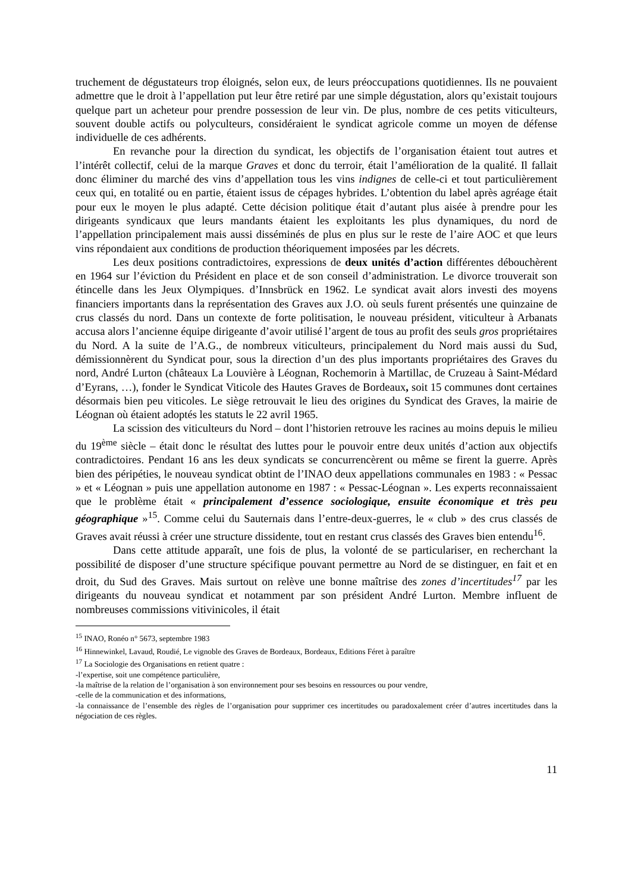truchement de dégustateurs trop éloignés, selon eux, de leurs préoccupations quotidiennes. Ils ne pouvaient admettre que le droit à l’appellation put leur être retiré par une simple dégustation, alors qu’existait toujours quelque part un acheteur pour prendre possession de leur vin. De plus, nombre de ces petits viticulteurs, souvent double actifs ou polyculteurs, considéraient le syndicat agricole comme un moyen de défense individuelle de ces adhérents.
En revanche pour la direction du syndicat, les objectifs de l’organisation étaient tout autres et l’intérêt collectif, celui de la marque Graves et donc du terroir, était l’amélioration de la qualité. Il fallait donc éliminer du marché des vins d’appellation tous les vins indignes de celle-ci et tout particulièrement ceux qui, en totalité ou en partie, étaient issus de cépages hybrides. L’obtention du label après agréage était pour eux le moyen le plus adapté. Cette décision politique était d’autant plus aisée à prendre pour les dirigeants syndicaux que leurs mandants étaient les exploitants les plus dynamiques, du nord de l’appellation principalement mais aussi disséminés de plus en plus sur le reste de l’aire AOC et que leurs vins répondaient aux conditions de production théoriquement imposées par les décrets.
Les deux positions contradictoires, expressions de deux unités d’action différentes débouchèrent en 1964 sur l’éviction du Président en place et de son conseil d’administration. Le divorce trouverait son étincelle dans les Jeux Olympiques. d’Innsbrück en 1962. Le syndicat avait alors investi des moyens financiers importants dans la représentation des Graves aux J.O. où seuls furent présentés une quinzaine de crus classés du nord. Dans un contexte de forte politisation, le nouveau président, viticulteur à Arbanats accusa alors l’ancienne équipe dirigeante d’avoir utilisé l’argent de tous au profit des seuls gros propriétaires du Nord. A la suite de l’A.G., de nombreux viticulteurs, principalement du Nord mais aussi du Sud, démissionnèrent du Syndicat pour, sous la direction d’un des plus importants propriétaires des Graves du nord, André Lurton (châteaux La Louvière à Léognan, Rochemorin à Martillac, de Cruzeau à Saint-Médard d’Eyrans, …), fonder le Syndicat Viticole des Hautes Graves de Bordeaux, soit 15 communes dont certaines désormais bien peu viticoles. Le siège retrouvait le lieu des origines du Syndicat des Graves, la mairie de Léognan où étaient adoptés les statuts le 22 avril 1965.
La scission des viticulteurs du Nord – dont l’historien retrouve les racines au moins depuis le milieu du 19<sup>ème</sup> siècle – était donc le résultat des luttes pour le pouvoir entre deux unités d’action aux objectifs contradictoires. Pendant 16 ans les deux syndicats se concurrencèrent ou même se firent la guerre. Après bien des péripéties, le nouveau syndicat obtint de l’INAO deux appellations communales en 1983 : « Pessac » et « Léognan » puis une appellation autonome en 1987 : « Pessac-Léognan ». Les experts reconnaissaient que le problème était « principalement d’essence sociologique, ensuite économique et très peu géographique »<sup>15</sup>. Comme celui du Sauternais dans l’entre-deux-guerres, le « club » des crus classés de Graves avait réussi à créer une structure dissidente, tout en restant crus classés des Graves bien entendu<sup>16</sup>.
Dans cette attitude apparaît, une fois de plus, la volonté de se particulariser, en recherchant la possibilité de disposer d’une structure spécifique pouvant permettre au Nord de se distinguer, en fait et en droit, du Sud des Graves. Mais surtout on relève une bonne maîtrise des zones d’incertitudes<sup>17</sup> par les dirigeants du nouveau syndicat et notamment par son président André Lurton. Membre influent de nombreuses commissions vitivinicoles, il était
<sup>15</sup> INAO, Ronéo n° 5673, septembre 1983
<sup>16</sup> Hinnewinkel, Lavaud, Roudié, Le vignoble des Graves de Bordeaux, Bordeaux, Editions Féret à paraître
<sup>17</sup> La Sociologie des Organisations en retient quatre :
-l’expertise, soit une compétence particulière,
-la maîtrise de la relation de l’organisation à son environnement pour ses besoins en ressources ou pour vendre,
-celle de la communication et des informations,
-la connaissance de l’ensemble des règles de l’organisation pour supprimer ces incertitudes ou paradoxalement créer d’autres incertitudes dans la négociation de ces règles.
11